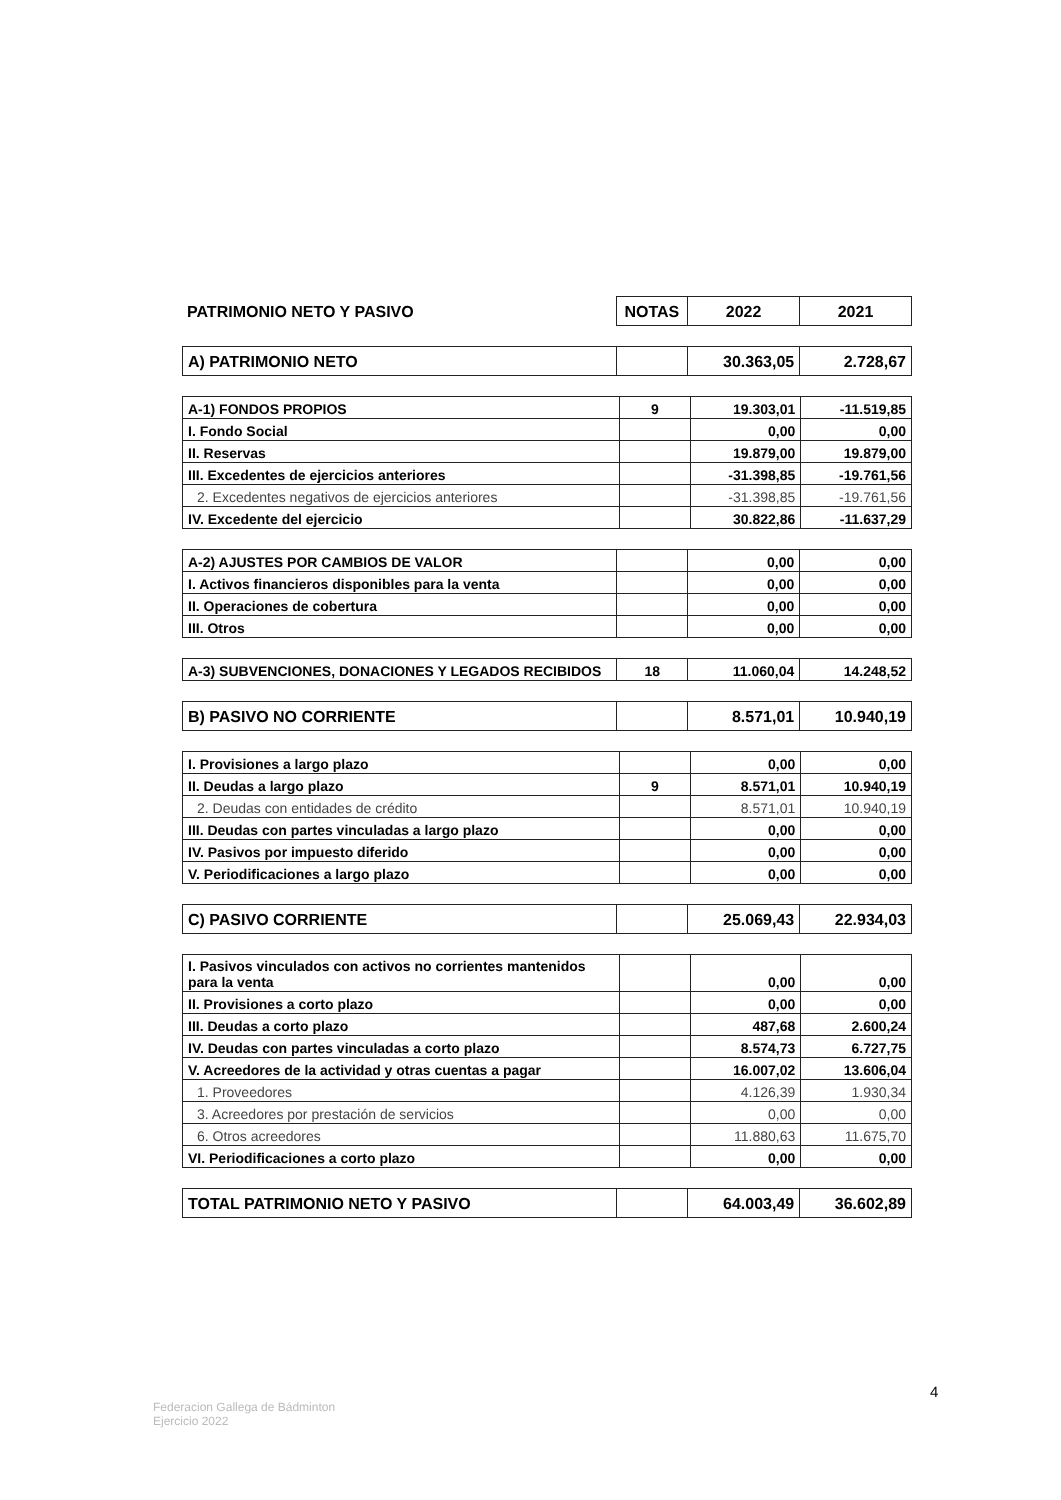| PATRIMONIO NETO Y PASIVO | NOTAS | 2022 | 2021 |
| A) PATRIMONIO NETO | | 30.363,05 | 2.728,67 |
| A-1) FONDOS PROPIOS | 9 | 19.303,01 | -11.519,85 |
| I. Fondo Social | | 0,00 | 0,00 |
| II. Reservas | | 19.879,00 | 19.879,00 |
| III. Excedentes de ejercicios anteriores | | -31.398,85 | -19.761,56 |
| 2. Excedentes negativos de ejercicios anteriores | | -31.398,85 | -19.761,56 |
| IV. Excedente del ejercicio | | 30.822,86 | -11.637,29 |
| A-2) AJUSTES POR CAMBIOS DE VALOR | | 0,00 | 0,00 |
| I. Activos financieros disponibles para la venta | | 0,00 | 0,00 |
| II. Operaciones de cobertura | | 0,00 | 0,00 |
| III. Otros | | 0,00 | 0,00 |
| A-3) SUBVENCIONES, DONACIONES Y LEGADOS RECIBIDOS | 18 | 11.060,04 | 14.248,52 |
| B) PASIVO NO CORRIENTE | | 8.571,01 | 10.940,19 |
| I. Provisiones a largo plazo | | 0,00 | 0,00 |
| II. Deudas a largo plazo | 9 | 8.571,01 | 10.940,19 |
| 2. Deudas con entidades de crédito | | 8.571,01 | 10.940,19 |
| III. Deudas con partes vinculadas a largo plazo | | 0,00 | 0,00 |
| IV. Pasivos por impuesto diferido | | 0,00 | 0,00 |
| V. Periodificaciones a largo plazo | | 0,00 | 0,00 |
| C) PASIVO CORRIENTE | | 25.069,43 | 22.934,03 |
| I. Pasivos vinculados con activos no corrientes mantenidos para la venta | | 0,00 | 0,00 |
| II. Provisiones a corto plazo | | 0,00 | 0,00 |
| III. Deudas a corto plazo | | 487,68 | 2.600,24 |
| IV. Deudas con partes vinculadas a corto plazo | | 8.574,73 | 6.727,75 |
| V. Acreedores de la actividad y otras cuentas a pagar | | 16.007,02 | 13.606,04 |
| 1. Proveedores | | 4.126,39 | 1.930,34 |
| 3. Acreedores por prestación de servicios | | 0,00 | 0,00 |
| 6. Otros acreedores | | 11.880,63 | 11.675,70 |
| VI. Periodificaciones a corto plazo | | 0,00 | 0,00 |
| TOTAL PATRIMONIO NETO Y PASIVO | | 64.003,49 | 36.602,89 |
4
Federacion Gallega de Bádminton
Ejercicio 2022